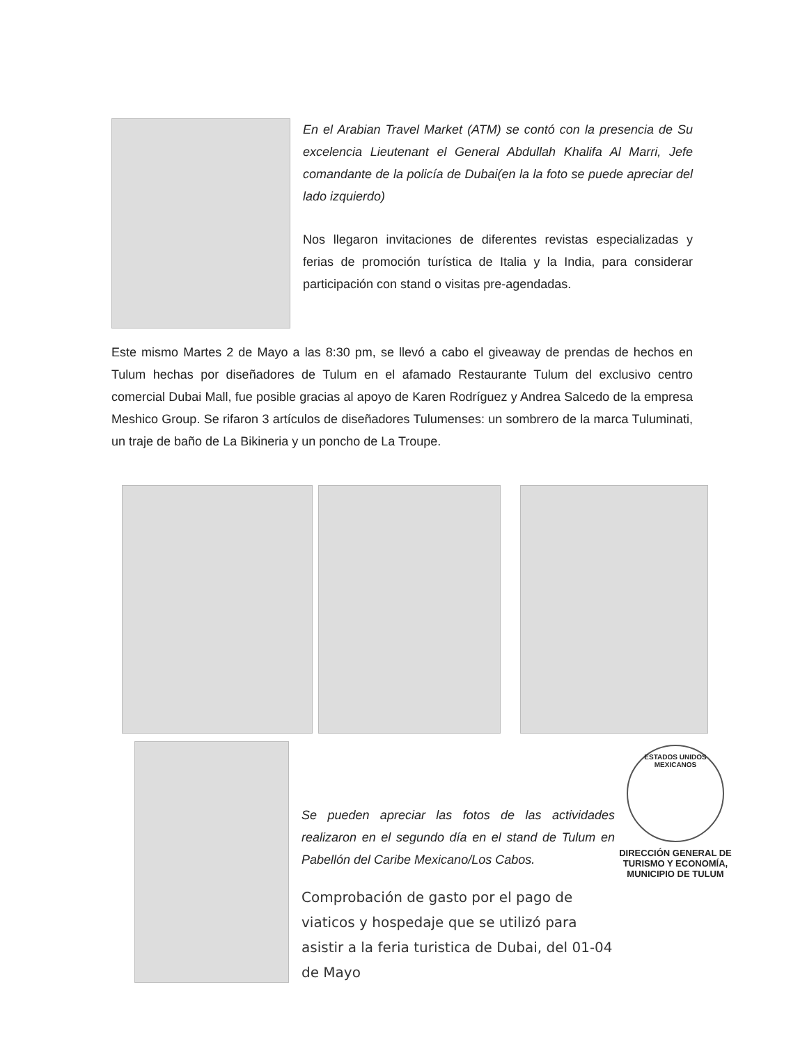En el Arabian Travel Market (ATM) se contó con la presencia de Su excelencia Lieutenant el General Abdullah Khalifa Al Marri, Jefe comandante de la policía de Dubai(en la la foto se puede apreciar del lado izquierdo)
Nos llegaron invitaciones de diferentes revistas especializadas y ferias de promoción turística de Italia y la India, para considerar participación con stand o visitas pre-agendadas.
Este mismo Martes 2 de Mayo a las 8:30 pm, se llevó a cabo el giveaway de prendas de hechos en Tulum hechas por diseñadores de Tulum en el afamado Restaurante Tulum del exclusivo centro comercial Dubai Mall, fue posible gracias al apoyo de Karen Rodríguez y Andrea Salcedo de la empresa Meshico Group. Se rifaron 3 artículos de diseñadores Tulumenses: un sombrero de la marca Tuluminati, un traje de baño de La Bikineria y un poncho de La Troupe.
Se pueden apreciar las fotos de las actividades realizaron en el segundo día en el stand de Tulum en Pabellón del Caribe Mexicano/Los Cabos.
Comprobación de gasto por el pago de viaticos y hospedaje que se utilizó para asistir a la feria turistica de Dubai, del 01-04 de Mayo
ESTADOS UNIDOS MEXICANOS
DIRECCIÓN GENERAL DE TURISMO Y ECONOMÍA, MUNICIPIO DE TULUM